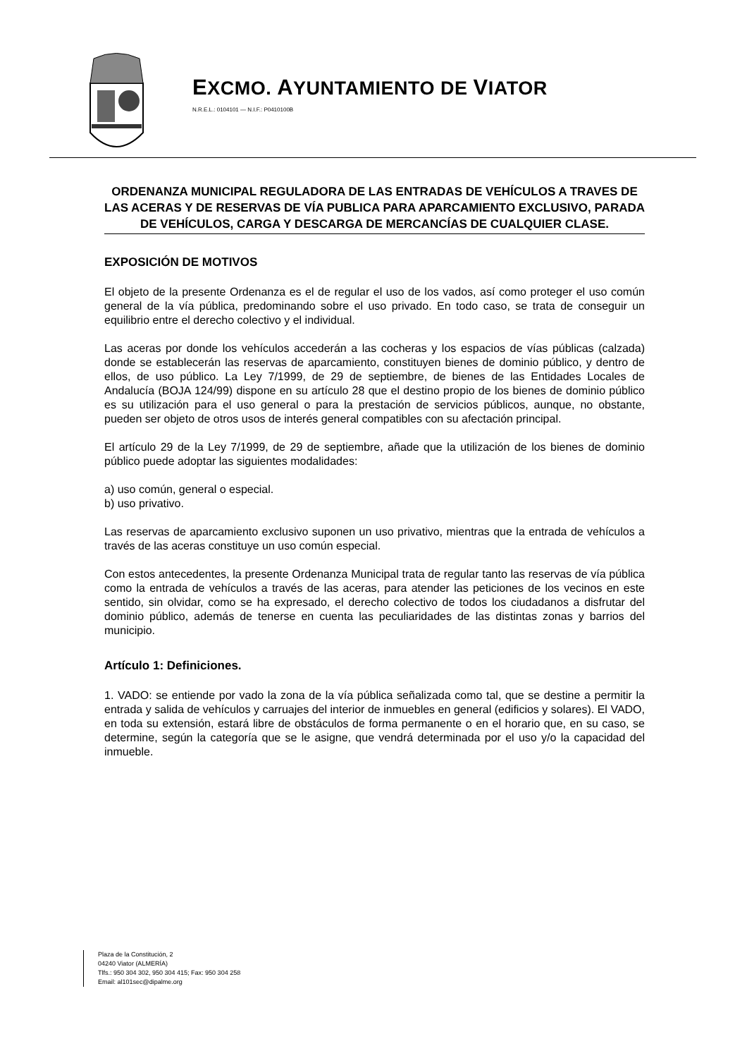EXCMO. AYUNTAMIENTO DE VIATOR
N.R.E.L.: 0104101 — N.I.F.: P0410100B
ORDENANZA MUNICIPAL REGULADORA DE LAS ENTRADAS DE VEHÍCULOS A TRAVES DE LAS ACERAS Y DE RESERVAS DE VÍA PUBLICA PARA APARCAMIENTO EXCLUSIVO, PARADA DE VEHÍCULOS, CARGA Y DESCARGA DE MERCANCÍAS DE CUALQUIER CLASE.
EXPOSICIÓN DE MOTIVOS
El objeto de la presente Ordenanza es el de regular el uso de los vados, así como proteger el uso común general de la vía pública, predominando sobre el uso privado. En todo caso, se trata de conseguir un equilibrio entre el derecho colectivo y el individual.
Las aceras por donde los vehículos accederán a las cocheras y los espacios de vías públicas (calzada) donde se establecerán las reservas de aparcamiento, constituyen bienes de dominio público, y dentro de ellos, de uso público. La Ley 7/1999, de 29 de septiembre, de bienes de las Entidades Locales de Andalucía (BOJA 124/99) dispone en su artículo 28 que el destino propio de los bienes de dominio público es su utilización para el uso general o para la prestación de servicios públicos, aunque, no obstante, pueden ser objeto de otros usos de interés general compatibles con su afectación principal.
El artículo 29 de la Ley 7/1999, de 29 de septiembre, añade que la utilización de los bienes de dominio público puede adoptar las siguientes modalidades:
a) uso común, general o especial.
b) uso privativo.
Las reservas de aparcamiento exclusivo suponen un uso privativo, mientras que la entrada de vehículos a través de las aceras constituye un uso común especial.
Con estos antecedentes, la presente Ordenanza Municipal trata de regular tanto las reservas de vía pública como la entrada de vehículos a través de las aceras, para atender las peticiones de los vecinos en este sentido, sin olvidar, como se ha expresado, el derecho colectivo de todos los ciudadanos a disfrutar del dominio público, además de tenerse en cuenta las peculiaridades de las distintas zonas y barrios del municipio.
Artículo 1: Definiciones.
1. VADO: se entiende por vado la zona de la vía pública señalizada como tal, que se destine a permitir la entrada y salida de vehículos y carruajes del interior de inmuebles en general (edificios y solares). El VADO, en toda su extensión, estará libre de obstáculos de forma permanente o en el horario que, en su caso, se determine, según la categoría que se le asigne, que vendrá determinada por el uso y/o la capacidad del inmueble.
Plaza de la Constitución, 2
04240 Viator (ALMERÍA)
Tlfs.: 950 304 302, 950 304 415; Fax: 950 304 258
Email: al101sec@dipalme.org